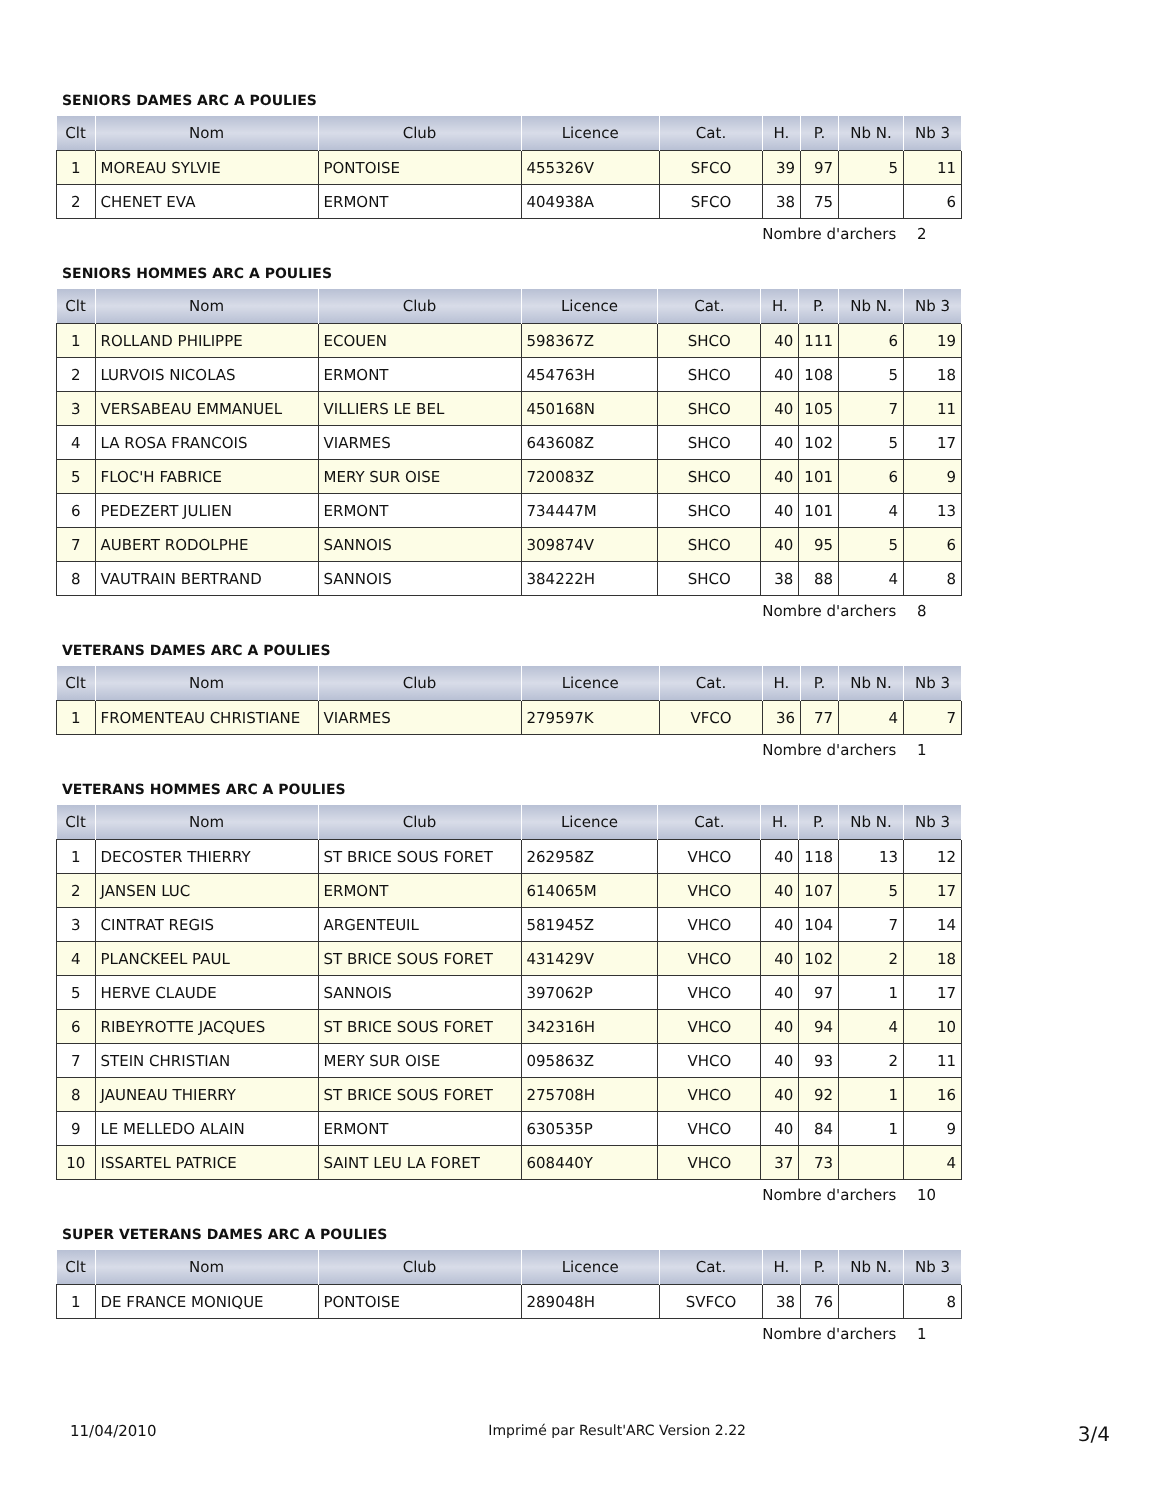SENIORS DAMES ARC A POULIES
| Clt | Nom | Club | Licence | Cat. | H. | P. | Nb N. | Nb 3 |
| --- | --- | --- | --- | --- | --- | --- | --- | --- |
| 1 | MOREAU SYLVIE | PONTOISE | 455326V | SFCO | 39 | 97 | 5 | 11 |
| 2 | CHENET EVA | ERMONT | 404938A | SFCO | 38 | 75 | | 6 |
Nombre d'archers 2
SENIORS HOMMES ARC A POULIES
| Clt | Nom | Club | Licence | Cat. | H. | P. | Nb N. | Nb 3 |
| --- | --- | --- | --- | --- | --- | --- | --- | --- |
| 1 | ROLLAND PHILIPPE | ECOUEN | 598367Z | SHCO | 40 | 111 | 6 | 19 |
| 2 | LURVOIS NICOLAS | ERMONT | 454763H | SHCO | 40 | 108 | 5 | 18 |
| 3 | VERSABEAU EMMANUEL | VILLIERS LE BEL | 450168N | SHCO | 40 | 105 | 7 | 11 |
| 4 | LA ROSA FRANCOIS | VIARMES | 643608Z | SHCO | 40 | 102 | 5 | 17 |
| 5 | FLOC'H FABRICE | MERY SUR OISE | 720083Z | SHCO | 40 | 101 | 6 | 9 |
| 6 | PEDEZERT JULIEN | ERMONT | 734447M | SHCO | 40 | 101 | 4 | 13 |
| 7 | AUBERT RODOLPHE | SANNOIS | 309874V | SHCO | 40 | 95 | 5 | 6 |
| 8 | VAUTRAIN BERTRAND | SANNOIS | 384222H | SHCO | 38 | 88 | 4 | 8 |
Nombre d'archers 8
VETERANS DAMES ARC A POULIES
| Clt | Nom | Club | Licence | Cat. | H. | P. | Nb N. | Nb 3 |
| --- | --- | --- | --- | --- | --- | --- | --- | --- |
| 1 | FROMENTEAU CHRISTIANE | VIARMES | 279597K | VFCO | 36 | 77 | 4 | 7 |
Nombre d'archers 1
VETERANS HOMMES ARC A POULIES
| Clt | Nom | Club | Licence | Cat. | H. | P. | Nb N. | Nb 3 |
| --- | --- | --- | --- | --- | --- | --- | --- | --- |
| 1 | DECOSTER THIERRY | ST BRICE SOUS FORET | 262958Z | VHCO | 40 | 118 | 13 | 12 |
| 2 | JANSEN LUC | ERMONT | 614065M | VHCO | 40 | 107 | 5 | 17 |
| 3 | CINTRAT REGIS | ARGENTEUIL | 581945Z | VHCO | 40 | 104 | 7 | 14 |
| 4 | PLANCKEEL PAUL | ST BRICE SOUS FORET | 431429V | VHCO | 40 | 102 | 2 | 18 |
| 5 | HERVE CLAUDE | SANNOIS | 397062P | VHCO | 40 | 97 | 1 | 17 |
| 6 | RIBEYROTTE JACQUES | ST BRICE SOUS FORET | 342316H | VHCO | 40 | 94 | 4 | 10 |
| 7 | STEIN CHRISTIAN | MERY SUR OISE | 095863Z | VHCO | 40 | 93 | 2 | 11 |
| 8 | JAUNEAU THIERRY | ST BRICE SOUS FORET | 275708H | VHCO | 40 | 92 | 1 | 16 |
| 9 | LE MELLEDO ALAIN | ERMONT | 630535P | VHCO | 40 | 84 | 1 | 9 |
| 10 | ISSARTEL PATRICE | SAINT LEU LA FORET | 608440Y | VHCO | 37 | 73 | | 4 |
Nombre d'archers 10
SUPER VETERANS DAMES ARC A POULIES
| Clt | Nom | Club | Licence | Cat. | H. | P. | Nb N. | Nb 3 |
| --- | --- | --- | --- | --- | --- | --- | --- | --- |
| 1 | DE FRANCE MONIQUE | PONTOISE | 289048H | SVFCO | 38 | 76 | | 8 |
Nombre d'archers 1
11/04/2010 Imprimé par Result'ARC Version 2.22 3/4